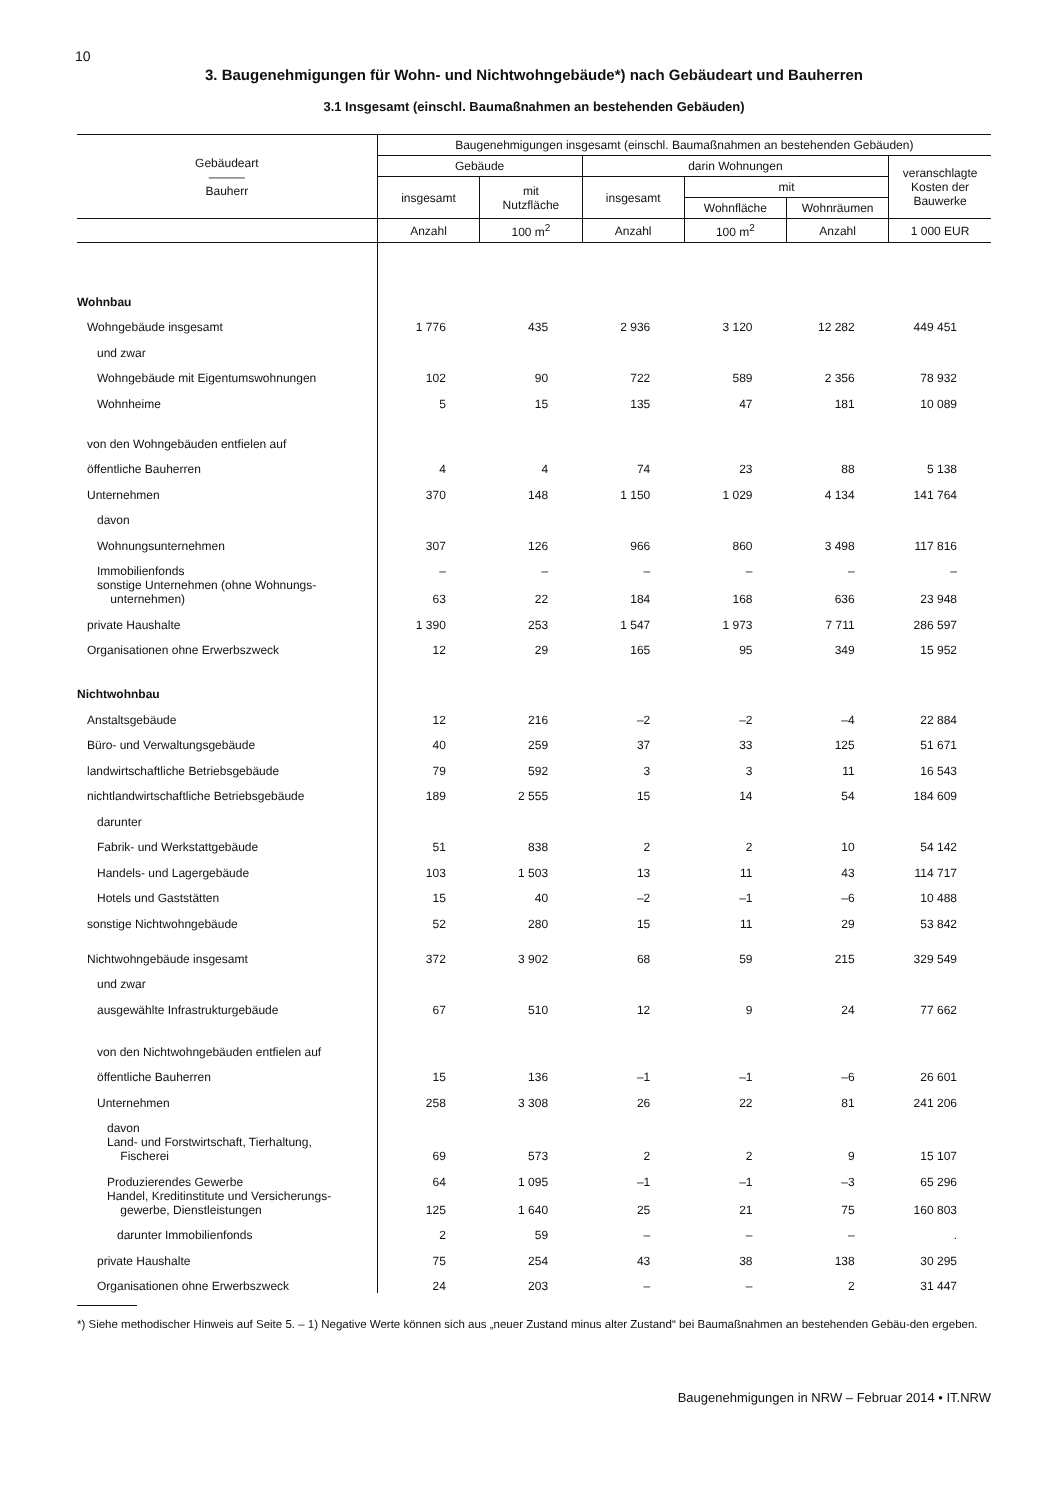10
3. Baugenehmigungen für Wohn- und Nichtwohngebäude*) nach Gebäudeart und Bauherren
3.1 Insgesamt (einschl. Baumaßnahmen an bestehenden Gebäuden)
| Gebäudeart ——— Bauherr | Baugenehmigungen insgesamt (einschl. Baumaßnahmen an bestehenden Gebäuden) | | | | | |
| --- | --- | --- | --- | --- | --- | --- |
| | Gebäude | | darin Wohnungen | | | veranschlagte Kosten der Bauwerke |
| | insgesamt | mit Nutzfläche | insgesamt | mit | | |
| | | | | Wohnfläche | Wohnräumen | |
| | Anzahl | 100 m<sup>2</sup> | Anzahl | 100 m<sup>2</sup> | Anzahl | 1 000 EUR |
| Wohnbau | | | | | | |
| Wohngebäude insgesamt | 1 776 | 435 | 2 936 | 3 120 | 12 282 | 449 451 |
| und zwar | | | | | | |
| Wohngebäude mit Eigentumswohnungen | 102 | 90 | 722 | 589 | 2 356 | 78 932 |
| Wohnheime | 5 | 15 | 135 | 47 | 181 | 10 089 |
| von den Wohngebäuden entfielen auf | | | | | | |
| öffentliche Bauherren | 4 | 4 | 74 | 23 | 88 | 5 138 |
| Unternehmen | 370 | 148 | 1 150 | 1 029 | 4 134 | 141 764 |
| davon | | | | | | |
| Wohnungsunternehmen | 307 | 126 | 966 | 860 | 3 498 | 117 816 |
| Immobilienfonds | – | – | – | – | – | – |
| sonstige Unternehmen (ohne Wohnungs- unternehmen) | 63 | 22 | 184 | 168 | 636 | 23 948 |
| private Haushalte | 1 390 | 253 | 1 547 | 1 973 | 7 711 | 286 597 |
| Organisationen ohne Erwerbszweck | 12 | 29 | 165 | 95 | 349 | 15 952 |
| Nichtwohnbau | | | | | | |
| Anstaltsgebäude | 12 | 216 | –2 | –2 | –4 | 22 884 |
| Büro- und Verwaltungsgebäude | 40 | 259 | 37 | 33 | 125 | 51 671 |
| landwirtschaftliche Betriebsgebäude | 79 | 592 | 3 | 3 | 11 | 16 543 |
| nichtlandwirtschaftliche Betriebsgebäude | 189 | 2 555 | 15 | 14 | 54 | 184 609 |
| darunter | | | | | | |
| Fabrik- und Werkstattgebäude | 51 | 838 | 2 | 2 | 10 | 54 142 |
| Handels- und Lagergebäude | 103 | 1 503 | 13 | 11 | 43 | 114 717 |
| Hotels und Gaststätten | 15 | 40 | –2 | –1 | –6 | 10 488 |
| sonstige Nichtwohngebäude | 52 | 280 | 15 | 11 | 29 | 53 842 |
| Nichtwohngebäude insgesamt | 372 | 3 902 | 68 | 59 | 215 | 329 549 |
| und zwar | | | | | | |
| ausgewählte Infrastrukturgebäude | 67 | 510 | 12 | 9 | 24 | 77 662 |
| von den Nichtwohngebäuden entfielen auf | | | | | | |
| öffentliche Bauherren | 15 | 136 | –1 | –1 | –6 | 26 601 |
| Unternehmen | 258 | 3 308 | 26 | 22 | 81 | 241 206 |
| davon | | | | | | |
| Land- und Forstwirtschaft, Tierhaltung, Fischerei | 69 | 573 | 2 | 2 | 9 | 15 107 |
| Produzierendes Gewerbe | 64 | 1 095 | –1 | –1 | –3 | 65 296 |
| Handel, Kreditinstitute und Versicherungs- gewerbe, Dienstleistungen | 125 | 1 640 | 25 | 21 | 75 | 160 803 |
| darunter Immobilienfonds | 2 | 59 | – | – | – | . |
| private Haushalte | 75 | 254 | 43 | 38 | 138 | 30 295 |
| Organisationen ohne Erwerbszweck | 24 | 203 | – | – | 2 | 31 447 |
*) Siehe methodischer Hinweis auf Seite 5. – 1) Negative Werte können sich aus „neuer Zustand minus alter Zustand“ bei Baumaßnahmen an bestehenden Gebäu-den ergeben.
Baugenehmigungen in NRW – Februar 2014 • IT.NRW